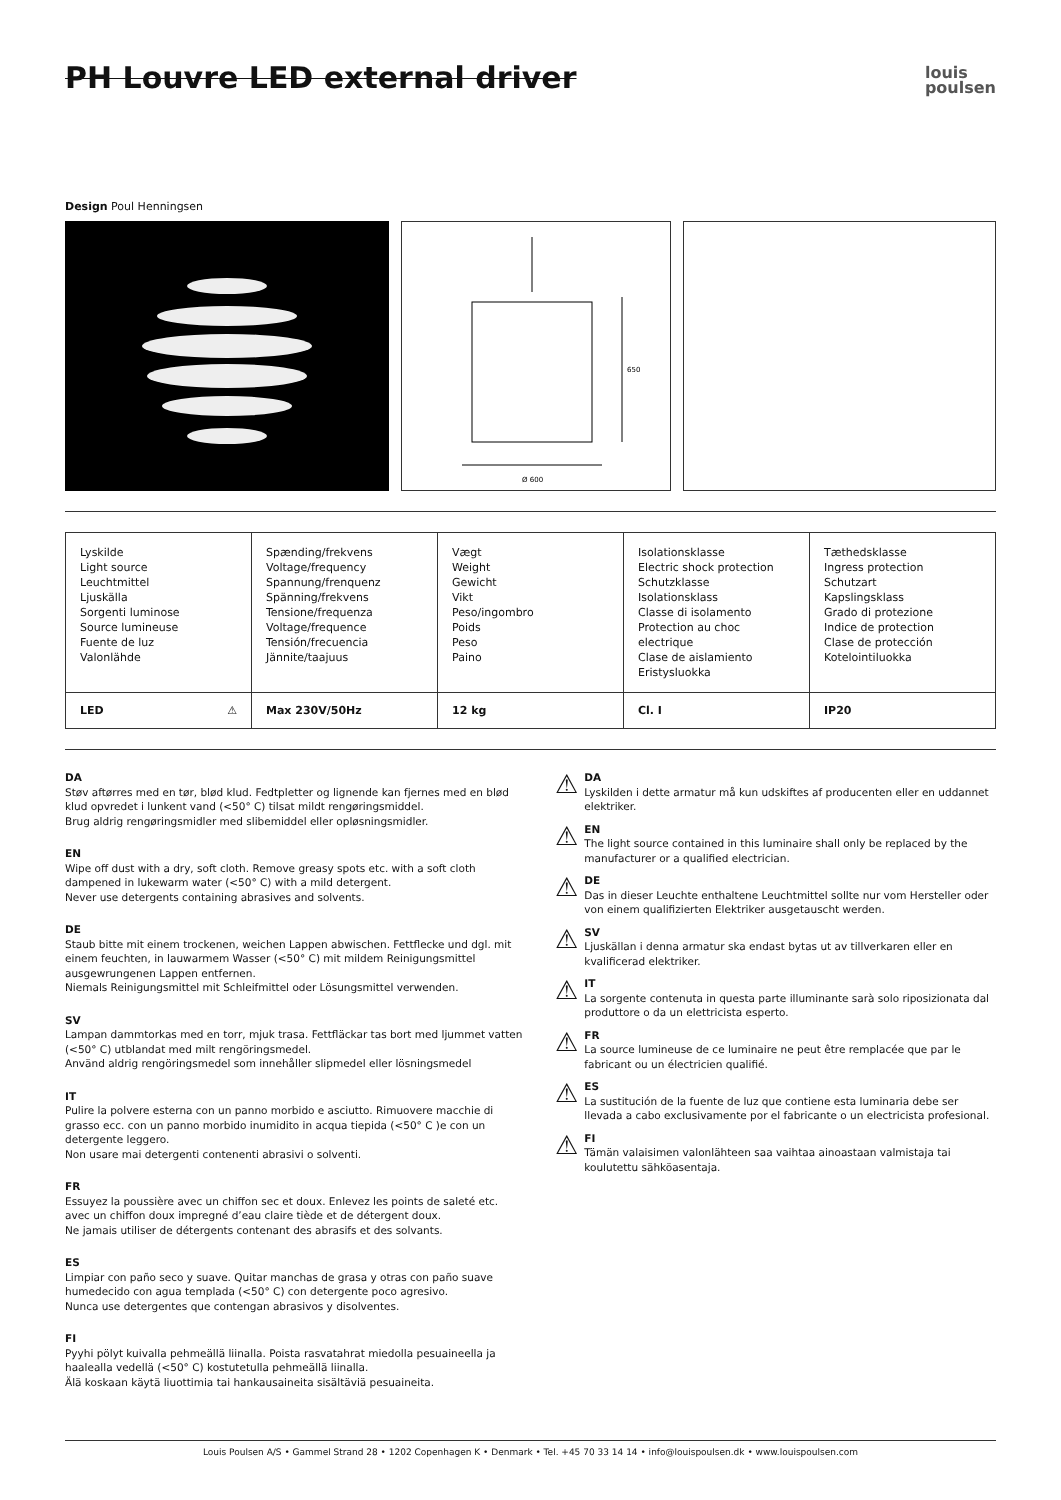PH Louvre LED external driver
louis
poulsen
Design Poul Henningsen
Ø 600
650
| Lyskilde Light source Leuchtmittel Ljuskälla Sorgenti luminose Source lumineuse Fuente de luz Valonlähde | Spænding/frekvens Voltage/frequency Spannung/frenquenz Spänning/frekvens Tensione/frequenza Voltage/frequence Tensión/frecuencia Jännite/taajuus | Vægt Weight Gewicht Vikt Peso/ingombro Poids Peso Paino | Isolationsklasse Electric shock protection Schutzklasse Isolationsklass Classe di isolamento Protection au choc electrique Clase de aislamiento Eristysluokka | Tæthedsklasse Ingress protection Schutzart Kapslingsklass Grado di protezione Indice de protection Clase de protección Kotelointiluokka |
| LED ⚠ | Max 230V/50Hz | 12 kg | Cl. I | IP20 |
DA
Støv aftørres med en tør, blød klud. Fedtpletter og lignende kan fjernes med en blød klud opvredet i lunkent vand (<50° C) tilsat mildt rengøringsmiddel.
Brug aldrig rengøringsmidler med slibemiddel eller opløsningsmidler.
EN
Wipe off dust with a dry, soft cloth. Remove greasy spots etc. with a soft cloth dampened in lukewarm water (<50° C) with a mild detergent.
Never use detergents containing abrasives and solvents.
DE
Staub bitte mit einem trockenen, weichen Lappen abwischen. Fettflecke und dgl. mit einem feuchten, in lauwarmem Wasser (<50° C) mit mildem Reinigungsmittel ausgewrungenen Lappen entfernen.
Niemals Reinigungsmittel mit Schleifmittel oder Lösungsmittel verwenden.
SV
Lampan dammtorkas med en torr, mjuk trasa. Fettfläckar tas bort med ljummet vatten (<50° C) utblandat med milt rengöringsmedel.
Använd aldrig rengöringsmedel som innehåller slipmedel eller lösningsmedel
IT
Pulire la polvere esterna con un panno morbido e asciutto. Rimuovere macchie di grasso ecc. con un panno morbido inumidito in acqua tiepida (<50° C )e con un detergente leggero.
Non usare mai detergenti contenenti abrasivi o solventi.
FR
Essuyez la poussière avec un chiffon sec et doux. Enlevez les points de saleté etc. avec un chiffon doux impregné d’eau claire tiède et de détergent doux.
Ne jamais utiliser de détergents contenant des abrasifs et des solvants.
ES
Limpiar con paño seco y suave. Quitar manchas de grasa y otras con paño suave humedecido con agua templada (<50° C) con detergente poco agresivo.
Nunca use detergentes que contengan abrasivos y disolventes.
FI
Pyyhi pölyt kuivalla pehmeällä liinalla. Poista rasvatahrat miedolla pesuaineella ja haalealla vedellä (<50° C) kostutetulla pehmeällä liinalla.
Älä koskaan käytä liuottimia tai hankausaineita sisältäviä pesuaineita.
⚠
DA
Lyskilden i dette armatur må kun udskiftes af producenten eller en uddannet elektriker.
⚠
EN
The light source contained in this luminaire shall only be replaced by the manufacturer or a qualified electrician.
⚠
DE
Das in dieser Leuchte enthaltene Leuchtmittel sollte nur vom Hersteller oder von einem qualifizierten Elektriker ausgetauscht werden.
⚠
SV
Ljuskällan i denna armatur ska endast bytas ut av tillverkaren eller en kvalificerad elektriker.
⚠
IT
La sorgente contenuta in questa parte illuminante sarà solo riposizionata dal produttore o da un elettricista esperto.
⚠
FR
La source lumineuse de ce luminaire ne peut être remplacée que par le fabricant ou un électricien qualifié.
⚠
ES
La sustitución de la fuente de luz que contiene esta luminaria debe ser llevada a cabo exclusivamente por el fabricante o un electricista profesional.
⚠
FI
Tämän valaisimen valonlähteen saa vaihtaa ainoastaan valmistaja tai koulutettu sähköasentaja.
Louis Poulsen A/S • Gammel Strand 28 • 1202 Copenhagen K • Denmark • Tel. +45 70 33 14 14 • info@louispoulsen.dk • www.louispoulsen.com